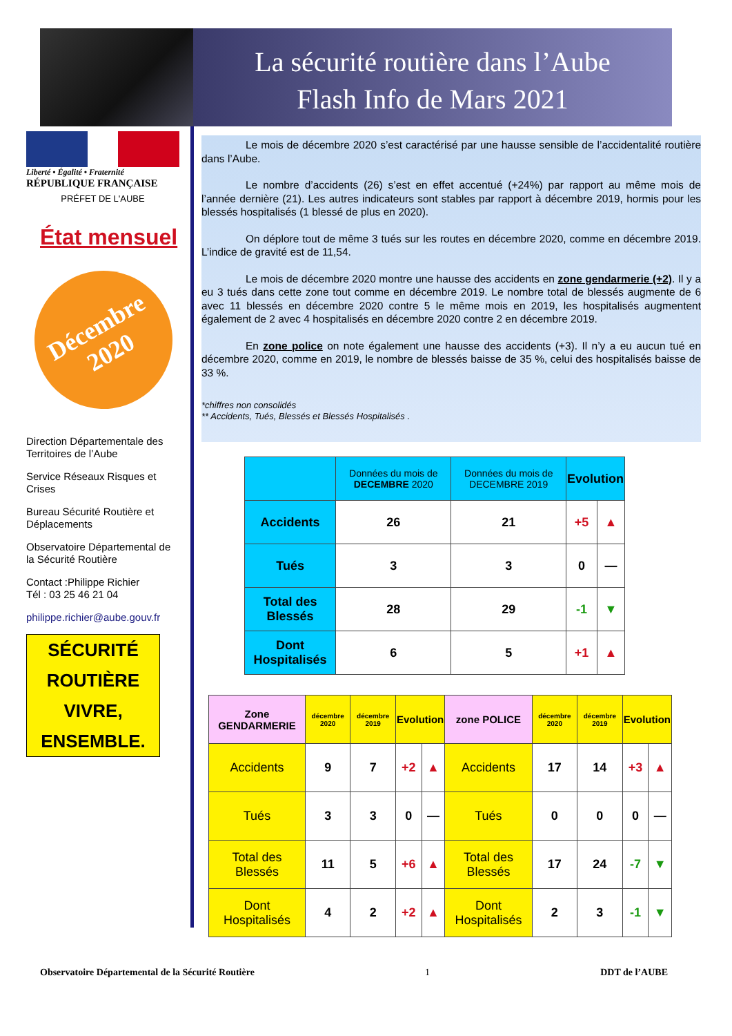La sécurité routière dans l’Aube
Flash Info de Mars 2021
Liberté • Égalité • Fraternité
RÉPUBLIQUE FRANÇAISE
PRÉFET DE L'AUBE
État mensuel
Décembre
2020
Direction Départementale des Territoires de l’Aube
Service Réseaux Risques et Crises
Bureau Sécurité Routière et Déplacements
Observatoire Départemental de la Sécurité Routière
Contact :Philippe Richier
Tél : 03 25 46 21 04
philippe.richier@aube.gouv.fr
SÉCURITÉ ROUTIÈRE
VIVRE, ENSEMBLE.
Le mois de décembre 2020 s’est caractérisé par une hausse sensible de l’accidentalité routière dans l’Aube.
Le nombre d’accidents (26) s’est en effet accentué (+24%) par rapport au même mois de l’année dernière (21). Les autres indicateurs sont stables par rapport à décembre 2019, hormis pour les blessés hospitalisés (1 blessé de plus en 2020).
On déplore tout de même 3 tués sur les routes en décembre 2020, comme en décembre 2019. L’indice de gravité est de 11,54.
Le mois de décembre 2020 montre une hausse des accidents en zone gendarmerie (+2). Il y a eu 3 tués dans cette zone tout comme en décembre 2019. Le nombre total de blessés augmente de 6 avec 11 blessés en décembre 2020 contre 5 le même mois en 2019, les hospitalisés augmentent également de 2 avec 4 hospitalisés en décembre 2020 contre 2 en décembre 2019.
En zone police on note également une hausse des accidents (+3). Il n’y a eu aucun tué en décembre 2020, comme en 2019, le nombre de blessés baisse de 35 %, celui des hospitalisés baisse de 33 %.
*chiffres non consolidés
** Accidents, Tués, Blessés et Blessés Hospitalisés .
| | Données du mois de DECEMBRE 2020 | Données du mois de DECEMBRE 2019 | Evolution | |
| --- | --- | --- | --- | --- |
| Accidents | 26 | 21 | +5 | ▲ |
| Tués | 3 | 3 | 0 | — |
| Total des Blessés | 28 | 29 | -1 | ▼ |
| Dont Hospitalisés | 6 | 5 | +1 | ▲ |
| Zone GENDARMERIE | décembre 2020 | décembre 2019 | Evolution | | zone POLICE | décembre 2020 | décembre 2019 | Evolution | |
| --- | --- | --- | --- | --- | --- | --- | --- | --- | --- |
| Accidents | 9 | 7 | +2 | ▲ | Accidents | 17 | 14 | +3 | ▲ |
| Tués | 3 | 3 | 0 | — | Tués | 0 | 0 | 0 | — |
| Total des Blessés | 11 | 5 | +6 | ▲ | Total des Blessés | 17 | 24 | -7 | ▼ |
| Dont Hospitalisés | 4 | 2 | +2 | ▲ | Dont Hospitalisés | 2 | 3 | -1 | ▼ |
Observatoire Départemental de la Sécurité Routière 1 DDT de l’AUBE